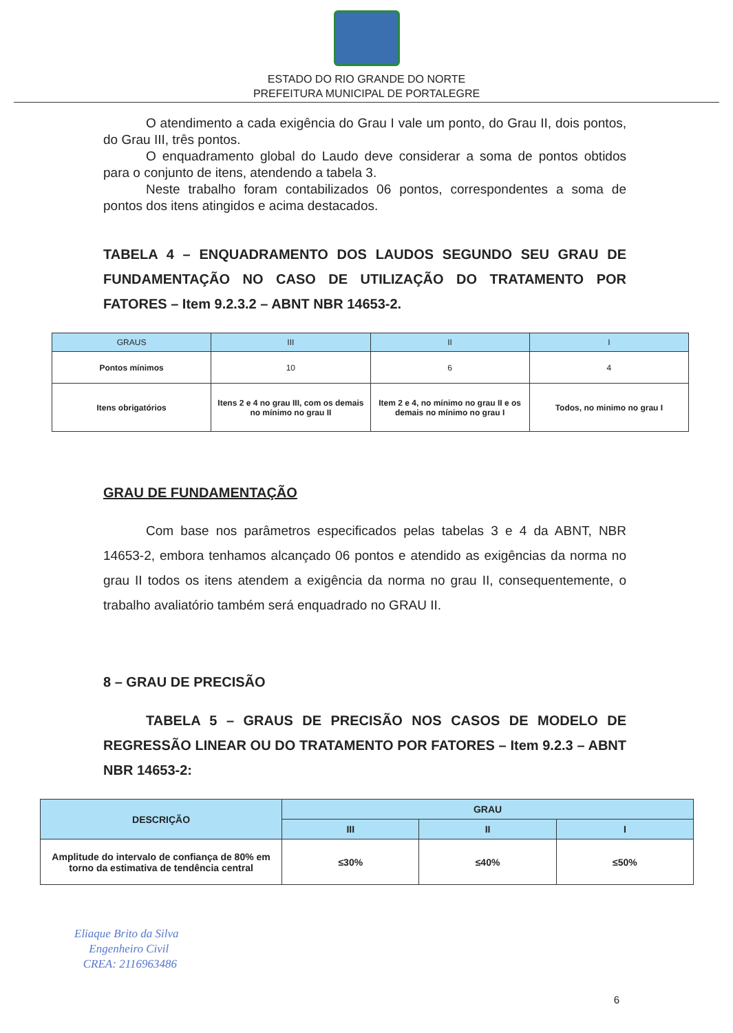ESTADO DO RIO GRANDE DO NORTE
PREFEITURA MUNICIPAL DE PORTALEGRE
O atendimento a cada exigência do Grau I vale um ponto, do Grau II, dois pontos, do Grau III, três pontos.
O enquadramento global do Laudo deve considerar a soma de pontos obtidos para o conjunto de itens, atendendo a tabela 3.
Neste trabalho foram contabilizados 06 pontos, correspondentes a soma de pontos dos itens atingidos e acima destacados.
TABELA 4 – ENQUADRAMENTO DOS LAUDOS SEGUNDO SEU GRAU DE FUNDAMENTAÇÃO NO CASO DE UTILIZAÇÃO DO TRATAMENTO POR FATORES – Item 9.2.3.2 – ABNT NBR 14653-2.
| GRAUS | III | II | I |
| --- | --- | --- | --- |
| Pontos mínimos | 10 | 6 | 4 |
| Itens obrigatórios | Itens 2 e 4 no grau III, com os demais no mínimo no grau II | Item 2 e 4, no mínimo no grau II e os demais no mínimo no grau I | Todos, no minimo no grau I |
GRAU DE FUNDAMENTAÇÃO
Com base nos parâmetros especificados pelas tabelas 3 e 4 da ABNT, NBR 14653-2, embora tenhamos alcançado 06 pontos e atendido as exigências da norma no grau II todos os itens atendem a exigência da norma no grau II, consequentemente, o trabalho avaliatório também será enquadrado no GRAU II.
8 – GRAU DE PRECISÃO
TABELA 5 – GRAUS DE PRECISÃO NOS CASOS DE MODELO DE REGRESSÃO LINEAR OU DO TRATAMENTO POR FATORES – Item 9.2.3 – ABNT NBR 14653-2:
| DESCRIÇÃO | GRAU | | |
| --- | --- | --- | --- |
| | III | II | I |
| Amplitude do intervalo de confiança de 80% em torno da estimativa de tendência central | ≤30% | ≤40% | ≤50% |
Eliaque Brito da Silva
Engenheiro Civil
CREA: 2116963486
6